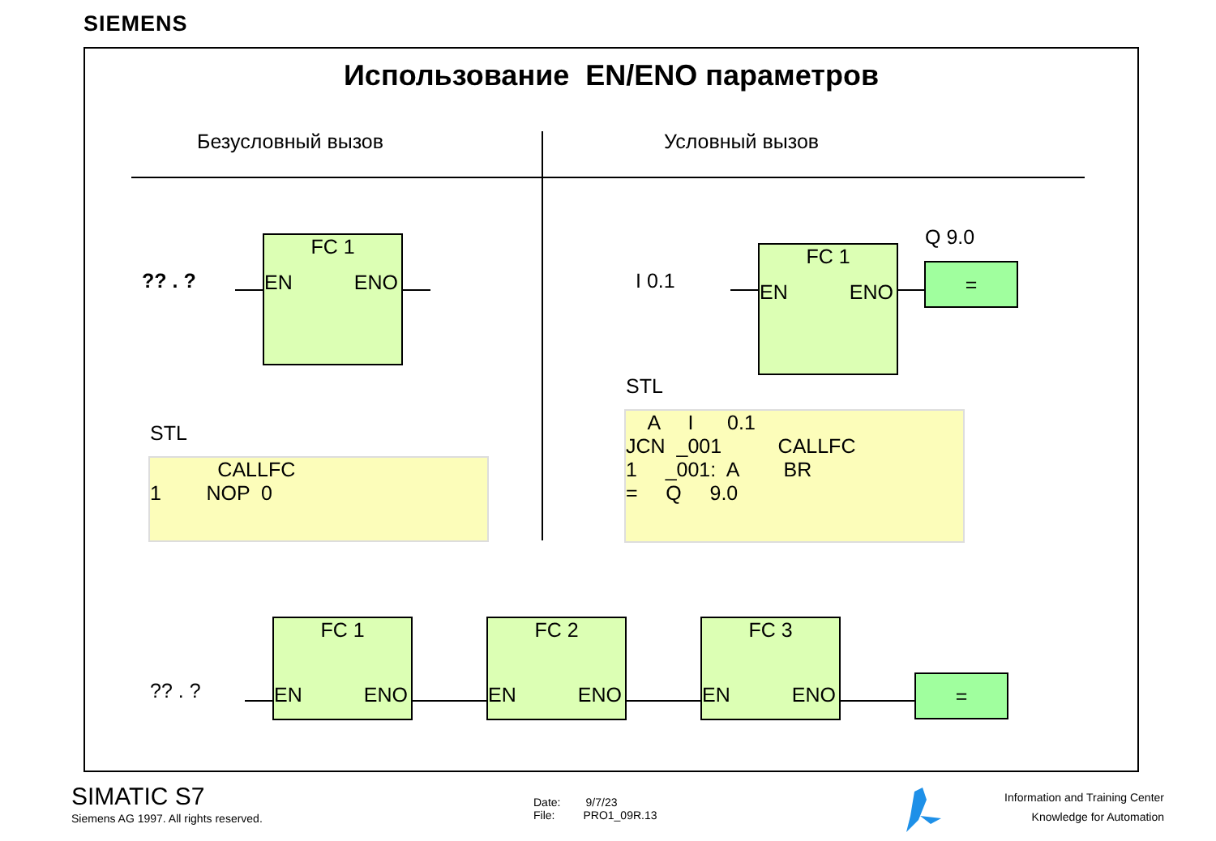SIEMENS
Использование EN/ENO параметров
Безусловный вызов Условный вызов
?? . ?
FC 1
EN ENO
STL
CALLFC 1 NOP 0
I 0.1
FC 1
EN ENO
Q 9.0
=
STL
A I 0.1 JCN _001 CALLFC 1 _001: A BR = Q 9.0
?? . ?
FC 1
EN ENO
FC 2
EN ENO
FC 3
EN ENO
=
SIMATIC S7
Siemens AG 1997. All rights reserved.
Date: 9/7/23
File: PRO1_09R.13
Information and Training Center
Knowledge for Automation